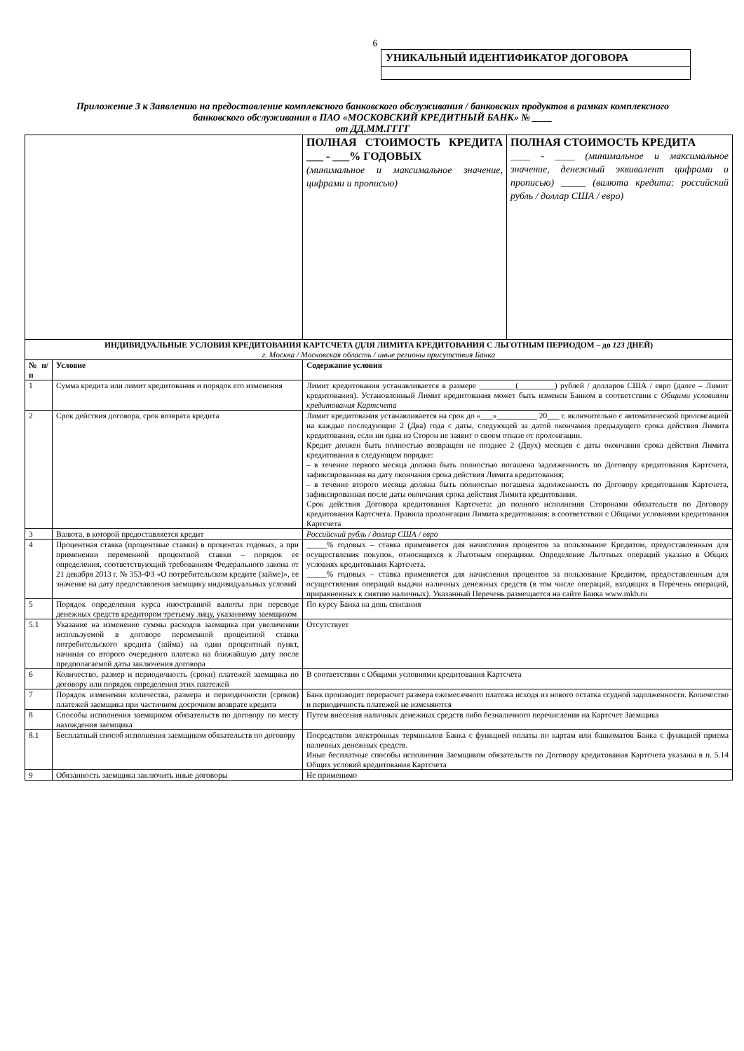6
УНИКАЛЬНЫЙ ИДЕНТИФИКАТОР ДОГОВОРА
Приложение 3 к Заявлению на предоставление комплексного банковского обслуживания / банковских продуктов в рамках комплексного банковского обслуживания в ПАО «МОСКОВСКИЙ КРЕДИТНЫЙ БАНК» № ____
от ДД.ММ.ГГГГ
| | | ПОЛНАЯ СТОИМОСТЬ КРЕДИТА ___ - ___% ГОДОВЫХ (минимальное и максимальное значение, цифрами и прописью) | ПОЛНАЯ СТОИМОСТЬ КРЕДИТА ____ - ____ (минимальное и максимальное значение, денежный эквивалент цифрами и прописью) _____ (валюта кредита: российский рубль / доллар США / евро) |
| ИНДИВИДУАЛЬНЫЕ УСЛОВИЯ КРЕДИТОВАНИЯ КАРТСЧЕТА (ДЛЯ ЛИМИТА КРЕДИТОВАНИЯ С ЛЬГОТНЫМ ПЕРИОДОМ – до 123 ДНЕЙ) г. Москва / Московская область / иные регионы присутствия Банка | | | |
| № п/п | Условие | Содержание условия | |
| 1 | Сумма кредита или лимит кредитования и порядок его изменения | Лимит кредитования устанавливается в размере _________(_________) рублей / долларов США / евро (далее – Лимит кредитования). Установленный Лимит кредитования может быть изменен Банком в соответствии с Общими условиями кредитования Картсчета | |
| 2 | Срок действия договора, срок возврата кредита | Лимит кредитования устанавливается на срок до «___»__________ 20___ г. включительно с автоматической пролонгацией на каждые последующие 2 (Два) года с даты, следующей за датой окончания предыдущего срока действия Лимита кредитования, если ни одна из Сторон не заявит о своем отказе от пролонгации. Кредит должен быть полностью возвращен не позднее 2 (Двух) месяцев с даты окончания срока действия Лимита кредитования в следующем порядке: – в течение первого месяца должна быть полностью погашена задолженность по Договору кредитования Картсчета, зафиксированная на дату окончания срока действия Лимита кредитования; – в течение второго месяца должна быть полностью погашена задолженность по Договору кредитования Картсчета, зафиксированная после даты окончания срока действия Лимита кредитования. Срок действия Договора кредитования Картсчета: до полного исполнения Сторонами обязательств по Договору кредитования Картсчета. Правила пролонгации Лимита кредитования: в соответствии с Общими условиями кредитования Картсчета | |
| 3 | Валюта, в которой предоставляется кредит | Российский рубль / доллар США / евро | |
| 4 | Процентная ставка (процентные ставки) в процентах годовых, а при применении переменной процентной ставки – порядок ее определения, соответствующий требованиям Федерального закона от 21 декабря 2013 г. № 353-ФЗ «О потребительском кредите (займе)», ее значение на дату предоставления заемщику индивидуальных условий | _____% годовых – ставка применяется для начисления процентов за пользование Кредитом, предоставленным для осуществления покупок, относящихся к Льготным операциям. Определение Льготных операций указано в Общих условиях кредитования Картсчета. _____% годовых – ставка применяется для начисления процентов за пользование Кредитом, предоставленным для осуществления операций выдачи наличных денежных средств (в том числе операций, входящих в Перечень операций, приравненных к снятию наличных). Указанный Перечень размещается на сайте Банка www.mkb.ru | |
| 5 | Порядок определения курса иностранной валюты при переводе денежных средств кредитором третьему лицу, указанному заемщиком | По курсу Банка на день списания | |
| 5.1 | Указание на изменение суммы расходов заемщика при увеличении используемой в договоре переменной процентной ставки потребительского кредита (займа) на один процентный пункт, начиная со второго очередного платежа на ближайшую дату после предполагаемой даты заключения договора | Отсутствует | |
| 6 | Количество, размер и периодичность (сроки) платежей заемщика по договору или порядок определения этих платежей | В соответствии с Общими условиями кредитования Картсчета | |
| 7 | Порядок изменения количества, размера и периодичности (сроков) платежей заемщика при частичном досрочном возврате кредита | Банк производит перерасчет размера ежемесячного платежа исходя из нового остатка ссудной задолженности. Количество и периодичность платежей не изменяются | |
| 8 | Способы исполнения заемщиком обязательств по договору по месту нахождения заемщика | Путем внесения наличных денежных средств либо безналичного перечисления на Картсчет Заемщика | |
| 8.1 | Бесплатный способ исполнения заемщиком обязательств по договору | Посредством электронных терминалов Банка с функцией оплаты по картам или банкоматов Банка с функцией приема наличных денежных средств. Иные бесплатные способы исполнения Заемщиком обязательств по Договору кредитования Картсчета указаны в п. 5.14 Общих условий кредитования Картсчета | |
| 9 | Обязанность заемщика заключить иные договоры | Не применимо | |